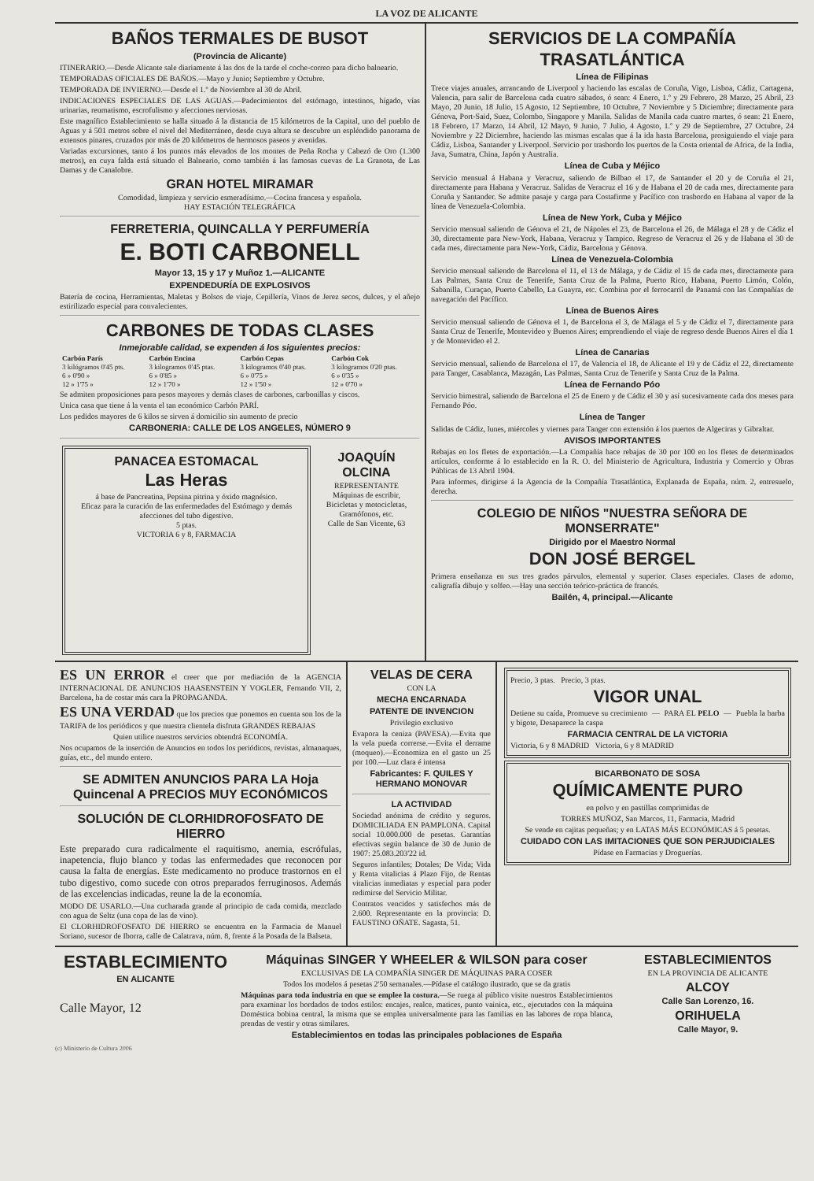LA VOZ DE ALICANTE
BAÑOS TERMALES DE BUSOT
(Provincia de Alicante)
ITINERARIO.—Desde Alicante sale diariamente á las dos de la tarde el coche-correo para dicho balneario.
TEMPORADAS OFICIALES DE BAÑOS.—Mayo y Junio; Septiembre y Octubre.
TEMPORADA DE INVIERNO.—Desde el 1.º de Noviembre al 30 de Abril.
INDICACIONES ESPECIALES DE LAS AGUAS.—Padecimientos del estómago, intestinos, hígado, vías urinarias, reumatismo, escrofulismo y afecciones nerviosas.
Este magnífico Establecimiento se halla situado á la distancia de 15 kilómetros de la Capital, uno del pueblo de Aguas y á 501 metros sobre el nivel del Mediterráneo, desde cuya altura se descubre un espléndido panorama de extensos pinares, cruzados por más de 20 kilómetros de hermosos paseos y avenidas.
Variadas excursiones, tanto á los puntos más elevados de los montes de Peña Rocha y Cabezó de Oro (1.300 metros), en cuya falda está situado el Balneario, como también á las famosas cuevas de La Granota, de Las Damas y de Canalobre.
GRAN HOTEL MIRAMAR
Comodidad, limpieza y servicio esmeradísimo.—Cocina francesa y española.
HAY ESTACIÓN TELEGRÁFICA
FERRETERIA, QUINCALLA Y PERFUMERÍA
E. BOTI CARBONELL
Mayor 13, 15 y 17 y Muñoz 1.—ALICANTE
EXPENDEDURÍA DE EXPLOSIVOS
Batería de cocina, Herramientas, Maletas y Bolsos de viaje, Cepillería, Vinos de Jerez secos, dulces, y el añejo estirilizado especial para convalecientes.
CARBONES DE TODAS CLASES
Inmejorable calidad, se expenden á los siguientes precios:
| Carbón París | Carbón Encina | Carbón Cepas | Carbón Cok |
| --- | --- | --- | --- |
| 3 kilógramos 0'45 pts. | 3 kilogramos 0'45 ptas. | 3 kilogramos 0'40 ptas. | 3 kilogramos 0'20 ptas. |
| 6 » 0'90 » | 6 » 0'85 » | 6 » 0'75 » | 6 » 0'35 » |
| 12 » 1'75 » | 12 » 1'70 » | 12 » 1'50 » | 12 » 0'70 » |
Se admiten proposiciones para pesos mayores y demás clases de carbones, carbonillas y ciscos.
Unica casa que tiene á la venta el tan económico Carbón PARÍ.
Los pedidos mayores de 6 kilos se sirven á domicilio sin aumento de precio
CARBONERIA: CALLE DE LOS ANGELES, NÚMERO 9
PANACEA ESTOMACAL
Las Heras
á base de Pancreatina, Pepsina pitrina y óxido magnésico.
Eficaz para la curación de las enfermedades del Estómago y demás afecciones del tubo digestivo.
5 ptas.
VICTORIA 6 y 8, FARMACIA
JOAQUÍN OLCINA
REPRESENTANTE
Máquinas de escribir, Bicicletas y motocicletas, Gramófonos, etc.
Calle de San Vicente, 63
SERVICIOS DE LA COMPAÑÍA TRASATLÁNTICA
Línea de Filipinas
Trece viajes anuales, arrancando de Liverpool y haciendo las escalas de Coruña, Vigo, Lisboa, Cádiz, Cartagena, Valencia, para salir de Barcelona cada cuatro sábados, ó sean: 4 Enero, 1.º y 29 Febrero, 28 Marzo, 25 Abril, 23 Mayo, 20 Junio, 18 Julio, 15 Agosto, 12 Septiembre, 10 Octubre, 7 Noviembre y 5 Diciembre; directamente para Génova, Port-Said, Suez, Colombo, Singapore y Manila. Salidas de Manila cada cuatro martes, ó sean: 21 Enero, 18 Febrero, 17 Marzo, 14 Abril, 12 Mayo, 9 Junio, 7 Julio, 4 Agosto, 1.º y 29 de Septiembre, 27 Octubre, 24 Noviembre y 22 Diciembre, haciendo las mismas escalas que á la ida hasta Barcelona, prosiguiendo el viaje para Cádiz, Lisboa, Santander y Liverpool. Servicio por trasbordo los puertos de la Costa oriental de Africa, de la India, Java, Sumatra, China, Japón y Australia.
Línea de Cuba y Méjico
Servicio mensual á Habana y Veracruz, saliendo de Bilbao el 17, de Santander el 20 y de Coruña el 21, directamente para Habana y Veracruz. Salidas de Veracruz el 16 y de Habana el 20 de cada mes, directamente para Coruña y Santander. Se admite pasaje y carga para Costafirme y Pacífico con trasbordo en Habana al vapor de la línea de Venezuela-Colombia.
Línea de New York, Cuba y Méjico
Servicio mensual saliendo de Génova el 21, de Nápoles el 23, de Barcelona el 26, de Málaga el 28 y de Cádiz el 30, directamente para New-York, Habana, Veracruz y Tampico. Regreso de Veracruz el 26 y de Habana el 30 de cada mes, directamente para New-York, Cádiz, Barcelona y Génova.
Línea de Venezuela-Colombia
Servicio mensual saliendo de Barcelona el 11, el 13 de Málaga, y de Cádiz el 15 de cada mes, directamente para Las Palmas, Santa Cruz de Tenerife, Santa Cruz de la Palma, Puerto Rico, Habana, Puerto Limón, Colón, Sabanilla, Curaçao, Puerto Cabello, La Guayra, etc. Combina por el ferrocarril de Panamá con las Compañías de navegación del Pacífico.
Línea de Buenos Aires
Servicio mensual saliendo de Génova el 1, de Barcelona el 3, de Málaga el 5 y de Cádiz el 7, directamente para Santa Cruz de Tenerife, Montevideo y Buenos Aires; emprendiendo el viaje de regreso desde Buenos Aires el día 1 y de Montevideo el 2.
Línea de Canarias
Servicio mensual, saliendo de Barcelona el 17, de Valencia el 18, de Alicante el 19 y de Cádiz el 22, directamente para Tanger, Casablanca, Mazagán, Las Palmas, Santa Cruz de Tenerife y Santa Cruz de la Palma.
Línea de Fernando Póo
Servicio bimestral, saliendo de Barcelona el 25 de Enero y de Cádiz el 30 y así sucesivamente cada dos meses para Fernando Póo.
Línea de Tanger
Salidas de Cádiz, lunes, miércoles y viernes para Tanger con extensión á los puertos de Algeciras y Gibraltar.
AVISOS IMPORTANTES
Rebajas en los fletes de exportación.—La Compañía hace rebajas de 30 por 100 en los fletes de determinados artículos, conforme á lo establecido en la R. O. del Ministerio de Agricultura, Industria y Comercio y Obras Públicas de 13 Abril 1904.
Para informes, dirigirse á la Agencia de la Compañía Trasatlántica, Explanada de España, núm. 2, entresuelo, derecha.
COLEGIO DE NIÑOS "NUESTRA SEÑORA DE MONSERRATE"
Dirigido por el Maestro Normal
DON JOSÉ BERGEL
Primera enseñanza en sus tres grados párvulos, elemental y superior. Clases especiales. Clases de adorno, caligrafía dibujo y solfeo.—Hay una sección teórico-práctica de francés.
Bailén, 4, principal.—Alicante
ES UN ERROR el creer que por mediación de la AGENCIA INTERNACIONAL DE ANUNCIOS HAASENSTEIN Y VOGLER, Fernando VII, 2, Barcelona, ha de costar más cara la PROPAGANDA.
ES UNA VERDAD que los precios que ponemos en cuenta son los de la TARIFA de los periódicos y que nuestra clientela disfruta GRANDES REBAJAS
Quien utilice nuestros servicios obtendrá ECONOMÍA.
Nos ocupamos de la inserción de Anuncios en todos los periódicos, revistas, almanaques, guías, etc., del mundo entero.
SE ADMITEN ANUNCIOS PARA LA Hoja Quincenal A PRECIOS MUY ECONÓMICOS
SOLUCIÓN DE CLORHIDROFOSFATO DE HIERRO
Este preparado cura radicalmente el raquitismo, anemia, escrófulas, inapetencia, flujo blanco y todas las enfermedades que reconocen por causa la falta de energías. Este medicamento no produce trastornos en el tubo digestivo, como sucede con otros preparados ferruginosos. Además de las excelencias indicadas, reune la de la economía.
MODO DE USARLO.—Una cucharada grande al principio de cada comida, mezclado con agua de Seltz (una copa de las de vino).
El CLORHIDROFOSFATO DE HIERRO se encuentra en la Farmacia de Manuel Soriano, sucesor de Iborra, calle de Calatrava, núm. 8, frente á la Posada de la Balseta.
VELAS DE CERA
CON LA
MECHA ENCARNADA
PATENTE DE INVENCION
Privilegio exclusivo
Evapora la ceniza (PAVESA).—Evita que la vela pueda correrse.—Evita el derrame (moqueo).—Economiza en el gasto un 25 por 100.—Luz clara é intensa
Fabricantes: F. QUILES Y HERMANO MONOVAR
LA ACTIVIDAD
Sociedad anónima de crédito y seguros. DOMICILIADA EN PAMPLONA. Capital social 10.000.000 de pesetas. Garantías efectivas según balance de 30 de Junio de 1907: 25.083.203'22 id.
Seguros infantiles; Dotales; De Vida; Vida y Renta vitalicias á Plazo Fijo, de Rentas vitalicias inmediatas y especial para poder redimirse del Servicio Militar.
Contratos vencidos y satisfechos más de 2.600. Representante en la provincia: D. FAUSTINO OÑATE. Sagasta, 51.
Precio, 3 ptas. Precio, 3 ptas.
VIGOR UNAL
Detiene su caída, Promueve su crecimiento — PARA EL PELO — Puebla la barba y bigote, Desaparece la caspa
FARMACIA CENTRAL DE LA VICTORIA
Victoria, 6 y 8 MADRID Victoria, 6 y 8 MADRID
BICARBONATO DE SOSA
QUÍMICAMENTE PURO
en polvo y en pastillas comprimidas de
TORRES MUÑOZ, San Marcos, 11, Farmacia, Madrid
Se vende en cajitas pequeñas; y en LATAS MÁS ECONÓMICAS á 5 pesetas.
CUIDADO CON LAS IMITACIONES QUE SON PERJUDICIALES
Pídase en Farmacias y Droguerías.
ESTABLECIMIENTO
EN ALICANTE
Calle Mayor, 12
Máquinas SINGER Y WHEELER & WILSON para coser
EXCLUSIVAS DE LA COMPAÑÍA SINGER DE MÁQUINAS PARA COSER
Todos los modelos á pesetas 2'50 semanales.—Pídase el catálogo ilustrado, que se da gratis
Máquinas para toda industria en que se emplee la costura.—Se ruega al público visite nuestros Establecimientos para examinar los bordados de todos estilos: encajes, realce, matices, punto vainica, etc., ejecutados con la máquina Doméstica bobina central, la misma que se emplea universalmente para las familias en las labores de ropa blanca, prendas de vestir y otras similares.
Establecimientos en todas las principales poblaciones de España
ESTABLECIMIENTOS
EN LA PROVINCIA DE ALICANTE
ALCOY
Calle San Lorenzo, 16.
ORIHUELA
Calle Mayor, 9.
(c) Ministerio de Cultura 2006